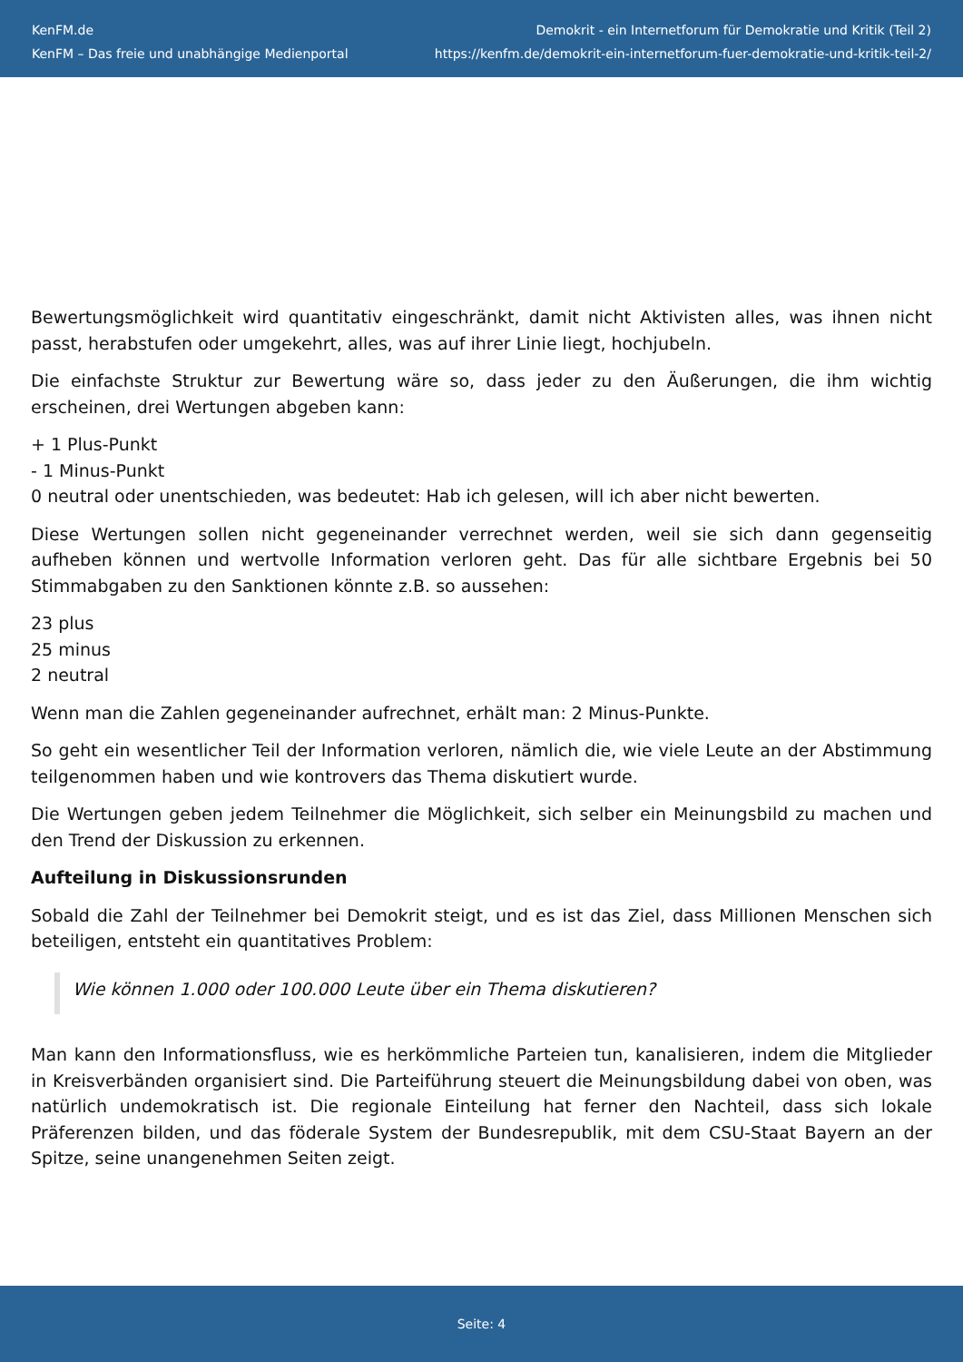KenFM.de
KenFM – Das freie und unabhängige Medienportal
Demokrit - ein Internetforum für Demokratie und Kritik (Teil 2)
https://kenfm.de/demokrit-ein-internetforum-fuer-demokratie-und-kritik-teil-2/
Bewertungsmöglichkeit wird quantitativ eingeschränkt, damit nicht Aktivisten alles, was ihnen nicht passt, herabstufen oder umgekehrt, alles, was auf ihrer Linie liegt, hochjubeln.
Die einfachste Struktur zur Bewertung wäre so, dass jeder zu den Äußerungen, die ihm wichtig erscheinen, drei Wertungen abgeben kann:
+ 1 Plus-Punkt
- 1 Minus-Punkt
0 neutral oder unentschieden, was bedeutet: Hab ich gelesen, will ich aber nicht bewerten.
Diese Wertungen sollen nicht gegeneinander verrechnet werden, weil sie sich dann gegenseitig aufheben können und wertvolle Information verloren geht. Das für alle sichtbare Ergebnis bei 50 Stimmabgaben zu den Sanktionen könnte z.B. so aussehen:
23 plus
25 minus
2 neutral
Wenn man die Zahlen gegeneinander aufrechnet, erhält man: 2 Minus-Punkte.
So geht ein wesentlicher Teil der Information verloren, nämlich die, wie viele Leute an der Abstimmung teilgenommen haben und wie kontrovers das Thema diskutiert wurde.
Die Wertungen geben jedem Teilnehmer die Möglichkeit, sich selber ein Meinungsbild zu machen und den Trend der Diskussion zu erkennen.
Aufteilung in Diskussionsrunden
Sobald die Zahl der Teilnehmer bei Demokrit steigt, und es ist das Ziel, dass Millionen Menschen sich beteiligen, entsteht ein quantitatives Problem:
Wie können 1.000 oder 100.000 Leute über ein Thema diskutieren?
Man kann den Informationsfluss, wie es herkömmliche Parteien tun, kanalisieren, indem die Mitglieder in Kreisverbänden organisiert sind. Die Parteiführung steuert die Meinungsbildung dabei von oben, was natürlich undemokratisch ist. Die regionale Einteilung hat ferner den Nachteil, dass sich lokale Präferenzen bilden, und das föderale System der Bundesrepublik, mit dem CSU-Staat Bayern an der Spitze, seine unangenehmen Seiten zeigt.
Seite: 4